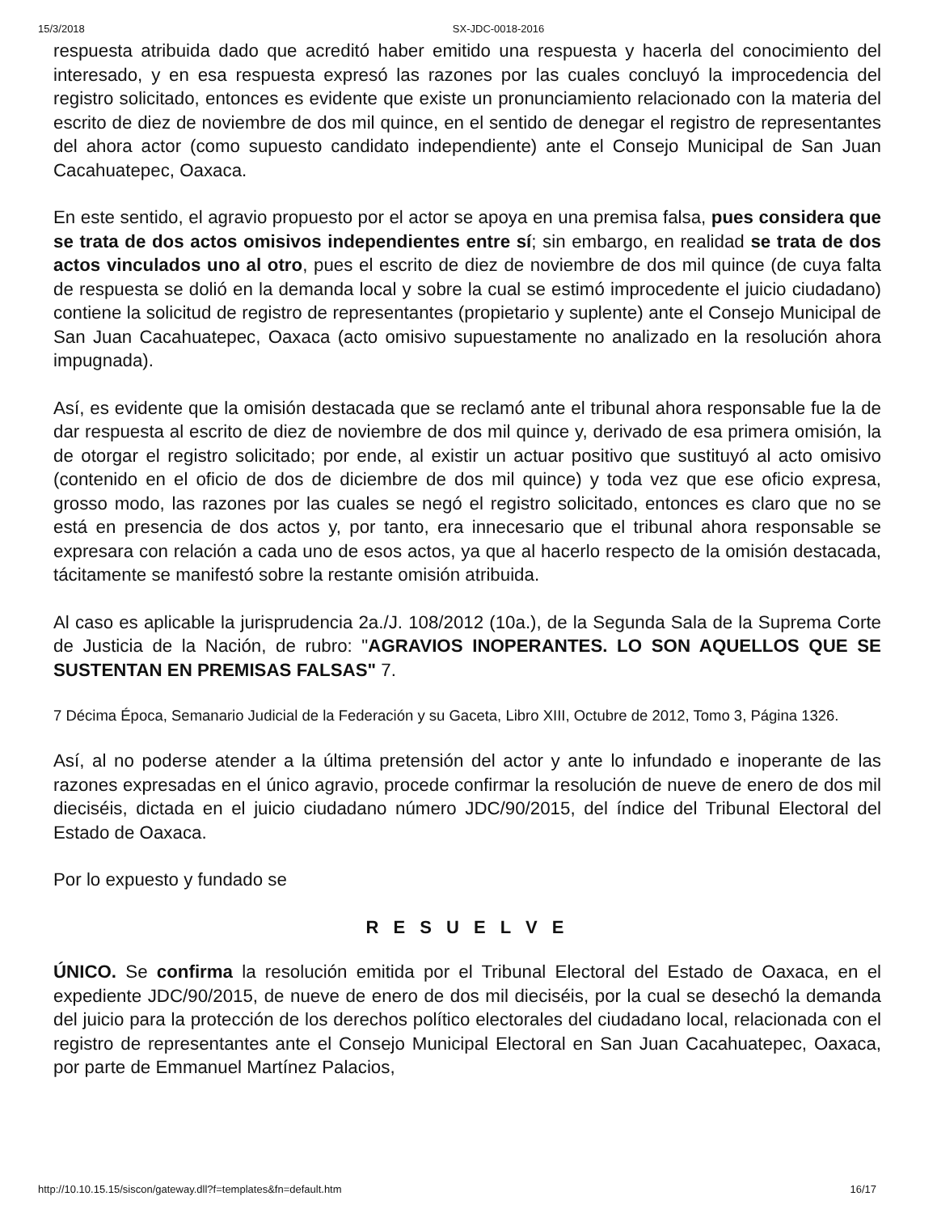15/3/2018 SX-JDC-0018-2016
respuesta atribuida dado que acreditó haber emitido una respuesta y hacerla del conocimiento del interesado, y en esa respuesta expresó las razones por las cuales concluyó la improcedencia del registro solicitado, entonces es evidente que existe un pronunciamiento relacionado con la materia del escrito de diez de noviembre de dos mil quince, en el sentido de denegar el registro de representantes del ahora actor (como supuesto candidato independiente) ante el Consejo Municipal de San Juan Cacahuatepec, Oaxaca.
En este sentido, el agravio propuesto por el actor se apoya en una premisa falsa, pues considera que se trata de dos actos omisivos independientes entre sí; sin embargo, en realidad se trata de dos actos vinculados uno al otro, pues el escrito de diez de noviembre de dos mil quince (de cuya falta de respuesta se dolió en la demanda local y sobre la cual se estimó improcedente el juicio ciudadano) contiene la solicitud de registro de representantes (propietario y suplente) ante el Consejo Municipal de San Juan Cacahuatepec, Oaxaca (acto omisivo supuestamente no analizado en la resolución ahora impugnada).
Así, es evidente que la omisión destacada que se reclamó ante el tribunal ahora responsable fue la de dar respuesta al escrito de diez de noviembre de dos mil quince y, derivado de esa primera omisión, la de otorgar el registro solicitado; por ende, al existir un actuar positivo que sustituyó al acto omisivo (contenido en el oficio de dos de diciembre de dos mil quince) y toda vez que ese oficio expresa, grosso modo, las razones por las cuales se negó el registro solicitado, entonces es claro que no se está en presencia de dos actos y, por tanto, era innecesario que el tribunal ahora responsable se expresara con relación a cada uno de esos actos, ya que al hacerlo respecto de la omisión destacada, tácitamente se manifestó sobre la restante omisión atribuida.
Al caso es aplicable la jurisprudencia 2a./J. 108/2012 (10a.), de la Segunda Sala de la Suprema Corte de Justicia de la Nación, de rubro: "AGRAVIOS INOPERANTES. LO SON AQUELLOS QUE SE SUSTENTAN EN PREMISAS FALSAS" 7.
7 Décima Época, Semanario Judicial de la Federación y su Gaceta, Libro XIII, Octubre de 2012, Tomo 3, Página 1326.
Así, al no poderse atender a la última pretensión del actor y ante lo infundado e inoperante de las razones expresadas en el único agravio, procede confirmar la resolución de nueve de enero de dos mil dieciséis, dictada en el juicio ciudadano número JDC/90/2015, del índice del Tribunal Electoral del Estado de Oaxaca.
Por lo expuesto y fundado se
R E S U E L V E
ÚNICO. Se confirma la resolución emitida por el Tribunal Electoral del Estado de Oaxaca, en el expediente JDC/90/2015, de nueve de enero de dos mil dieciséis, por la cual se desechó la demanda del juicio para la protección de los derechos político electorales del ciudadano local, relacionada con el registro de representantes ante el Consejo Municipal Electoral en San Juan Cacahuatepec, Oaxaca, por parte de Emmanuel Martínez Palacios,
http://10.10.15.15/siscon/gateway.dll?f=templates&fn=default.htm 16/17